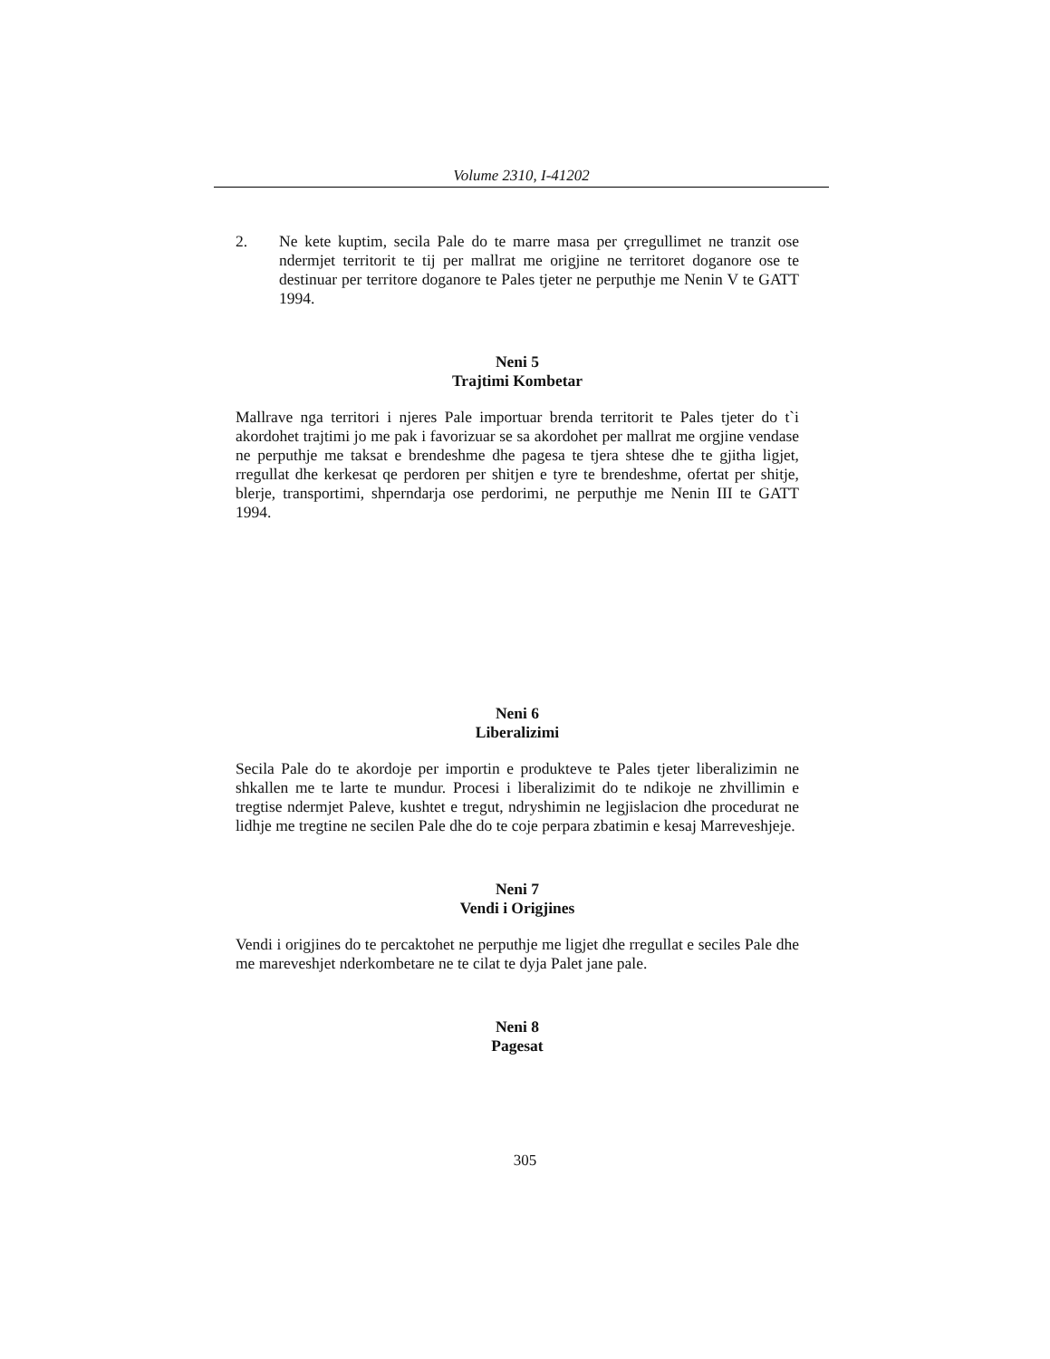Volume 2310, I-41202
2. Ne kete kuptim, secila Pale do te marre masa per çrregullimet ne tranzit ose ndermjet territorit te tij per mallrat me origjine ne territoret doganore ose te destinuar per territore doganore te Pales tjeter ne perputhje me Nenin V te GATT 1994.
Neni 5
Trajtimi Kombetar
Mallrave nga territori i njeres Pale importuar brenda territorit te Pales tjeter do t`i akordohet trajtimi jo me pak i favorizuar se sa akordohet per mallrat me orgjine vendase ne perputhje me taksat e brendeshme dhe pagesa te tjera shtese dhe te gjitha ligjet, rregullat dhe kerkesat qe perdoren per shitjen e tyre te brendeshme, ofertat per shitje, blerje, transportimi, shperndarja ose perdorimi, ne perputhje me Nenin III te GATT 1994.
Neni 6
Liberalizimi
Secila Pale do te akordoje per importin e produkteve te Pales tjeter liberalizimin ne shkallen me te larte te mundur. Procesi i liberalizimit do te ndikoje ne zhvillimin e tregtise ndermjet Paleve, kushtet e tregut, ndryshimin ne legjislacion dhe procedurat ne lidhje me tregtine ne secilen Pale dhe do te coje perpara zbatimin e kesaj Marreveshjeje.
Neni 7
Vendi i Origjines
Vendi i origjines do te percaktohet ne perputhje me ligjet dhe rregullat e seciles Pale dhe me mareveshjet nderkombetare ne te cilat te dyja Palet jane pale.
Neni 8
Pagesat
305